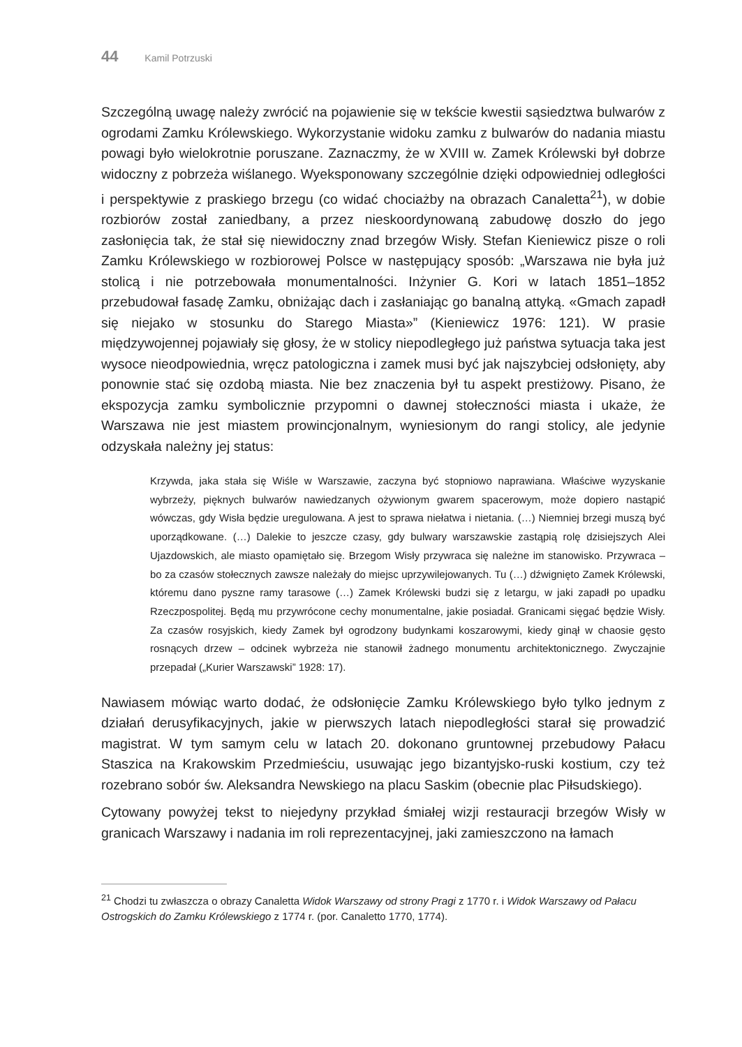44 Kamil Potrzuski
Szczególną uwagę należy zwrócić na pojawienie się w tekście kwestii sąsiedztwa bulwarów z ogrodami Zamku Królewskiego. Wykorzystanie widoku zamku z bulwarów do nadania miastu powagi było wielokrotnie poruszane. Zaznaczmy, że w XVIII w. Zamek Królewski był dobrze widoczny z pobrzeża wiślanego. Wyeksponowany szczególnie dzięki odpowiedniej odległości i perspektywie z praskiego brzegu (co widać chociażby na obrazach Canaletta<sup>21</sup>), w dobie rozbiorów został zaniedbany, a przez nieskoordynowaną zabudowę doszło do jego zasłonięcia tak, że stał się niewidoczny znad brzegów Wisły. Stefan Kieniewicz pisze o roli Zamku Królewskiego w rozbiorowej Polsce w następujący sposób: „Warszawa nie była już stolicą i nie potrzebowała monumentalności. Inżynier G. Kori w latach 1851–1852 przebudował fasadę Zamku, obniżając dach i zasłaniając go banalną attyką. «Gmach zapadł się niejako w stosunku do Starego Miasta»” (Kieniewicz 1976: 121). W prasie międzywojennej pojawiały się głosy, że w stolicy niepodległego już państwa sytuacja taka jest wysoce nieodpowiednia, wręcz patologiczna i zamek musi być jak najszybciej odsłonięty, aby ponownie stać się ozdobą miasta. Nie bez znaczenia był tu aspekt prestiżowy. Pisano, że ekspozycja zamku symbolicznie przypomni o dawnej stołeczności miasta i ukaże, że Warszawa nie jest miastem prowincjonalnym, wyniesionym do rangi stolicy, ale jedynie odzyskała należny jej status:
Krzywda, jaka stała się Wiśle w Warszawie, zaczyna być stopniowo naprawiana. Właściwe wyzyskanie wybrzeży, pięknych bulwarów nawiedzanych ożywionym gwarem spacerowym, może dopiero nastąpić wówczas, gdy Wisła będzie uregulowana. A jest to sprawa niełatwa i nietania. (…) Niemniej brzegi muszą być uporządkowane. (…) Dalekie to jeszcze czasy, gdy bulwary warszawskie zastąpią rolę dzisiejszych Alei Ujazdowskich, ale miasto opamiętało się. Brzegom Wisły przywraca się należne im stanowisko. Przywraca – bo za czasów stołecznych zawsze należały do miejsc uprzywilejowanych. Tu (…) dźwignięto Zamek Królewski, któremu dano pyszne ramy tarasowe (…) Zamek Królewski budzi się z letargu, w jaki zapadł po upadku Rzeczpospolitej. Będą mu przywrócone cechy monumentalne, jakie posiadał. Granicami sięgać będzie Wisły. Za czasów rosyjskich, kiedy Zamek był ogrodzony budynkami koszarowymi, kiedy ginął w chaosie gęsto rosnących drzew – odcinek wybrzeża nie stanowił żadnego monumentu architektonicznego. Zwyczajnie przepadał („Kurier Warszawski” 1928: 17).
Nawiasem mówiąc warto dodać, że odsłonięcie Zamku Królewskiego było tylko jednym z działań derusyfikacyjnych, jakie w pierwszych latach niepodległości starał się prowadzić magistrat. W tym samym celu w latach 20. dokonano gruntownej przebudowy Pałacu Staszica na Krakowskim Przedmieściu, usuwając jego bizantyjsko-ruski kostium, czy też rozebrano sobór św. Aleksandra Newskiego na placu Saskim (obecnie plac Piłsudskiego).
Cytowany powyżej tekst to niejedyny przykład śmiałej wizji restauracji brzegów Wisły w granicach Warszawy i nadania im roli reprezentacyjnej, jaki zamieszczono na łamach
<sup>21</sup> Chodzi tu zwłaszcza o obrazy Canaletta Widok Warszawy od strony Pragi z 1770 r. i Widok Warszawy od Pałacu Ostrogskich do Zamku Królewskiego z 1774 r. (por. Canaletto 1770, 1774).